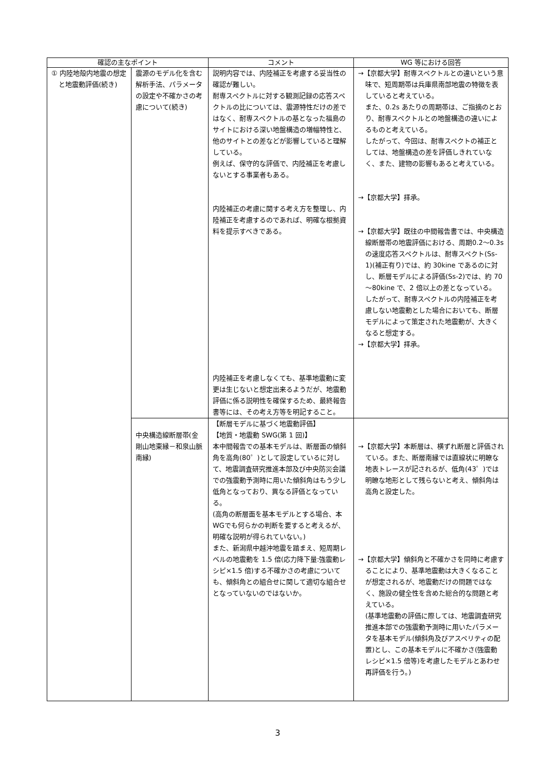| 確認の主なポイント | | コメント | WG 等における回答 |
| --- | --- | --- | --- |
| ① 内陸地殻内地震の想定と地震動評価(続き) | 震源のモデル化を含む解析手法、パラメータの設定や不確かさの考慮について(続き) | 説明内容では、内陸補正を考慮する妥当性の確認が難しい。 耐専スペクトルに対する観測記録の応答スペクトルの比については、震源特性だけの差ではなく、耐専スペクトルの基となった福島のサイトにおける深い地盤構造の増幅特性と、他のサイトとの差などが影響していると理解している。 例えば、保守的な評価で、内陸補正を考慮しないとする事業者もある。 内陸補正の考慮に関する考え方を整理し、内陸補正を考慮するのであれば、明確な根拠資料を提示すべきである。 内陸補正を考慮しなくても、基準地震動に変更は生じないと想定出来るようだが、地震動評価に係る説明性を確保するため、最終報告書等には、その考え方等を明記すること。 | →【京都大学】耐専スペクトルとの違いという意味で、短周期帯は兵庫県南部地震の特徴を表していると考えている。 また、0.2s あたりの周期帯は、ご指摘のとおり、耐専スペクトルとの地盤構造の違いによるものと考えている。 したがって、今回は、耐専スペクトの補正としては、地盤構造の差を評価しきれていなく、また、建物の影響もあると考えている。 →【京都大学】拝承。 →【京都大学】既往の中間報告書では、中央構造線断層帯の地震評価における、周期0.2～0.3s の速度応答スペクトルは、耐専スペクト(Ss-1)(補正有り)では、約 30kine であるのに対し、断層モデルによる評価(Ss-2)では、約 70～80kine で、2 倍以上の差となっている。 したがって、耐専スペクトルの内陸補正を考慮しない地震動とした場合においても、断層モデルによって策定された地震動が、大きくなると想定する。 →【京都大学】拝承。 |
| | 中央構造線断層帯(金剛山地東縁－和泉山脈南縁) | 【断層モデルに基づく地震動評価】 【地質・地震動 SWG(第 1 回)】 本中間報告での基本モデルは、断層面の傾斜角を高角(80゜)として設定しているに対して、地震調査研究推進本部及び中央防災会議での強震動予測時に用いた傾斜角はもう少し低角となっており、異なる評価となっている。 (高角の断層面を基本モデルとする場合、本WGでも何らかの判断を要すると考えるが、明確な説明が得られていない。) また、新潟県中越沖地震を踏まえ、短周期レベルの地震動を 1.5 倍(応力降下量:強震動レシピ×1.5 倍)する不確かさの考慮についても、傾斜角との組合せに関して適切な組合せとなっていないのではないか。 | →【京都大学】本断層は、横ずれ断層と評価されている。また、断層南縁では直線状に明瞭な地表トレースが記されるが、低角(43゜)では明瞭な地形として残らないと考え、傾斜角は高角と設定した。 →【京都大学】傾斜角と不確かさを同時に考慮することにより、基準地震動は大きくなることが想定されるが、地震動だけの問題ではなく、施設の健全性を含めた総合的な問題と考えている。 (基準地震動の評価に際しては、地震調査研究推進本部での強震動予測時に用いたパラメータを基本モデル(傾斜角及びアスペリティの配置)とし、この基本モデルに不確かさ(強震動レシピ×1.5 倍等)を考慮したモデルとあわせ再評価を行う。) |
3